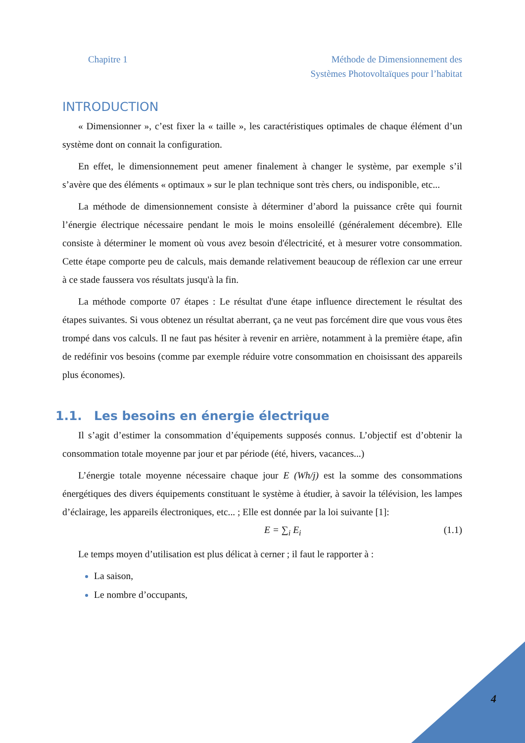Chapitre 1 Méthode de Dimensionnement des
Systèmes Photovoltaïques pour l’habitat
INTRODUCTION
« Dimensionner », c’est fixer la « taille », les caractéristiques optimales de chaque élément d’un système dont on connait la configuration.
En effet, le dimensionnement peut amener finalement à changer le système, par exemple s’il s’avère que des éléments « optimaux » sur le plan technique sont très chers, ou indisponible, etc...
La méthode de dimensionnement consiste à déterminer d’abord la puissance crête qui fournit l’énergie électrique nécessaire pendant le mois le moins ensoleillé (généralement décembre). Elle consiste à déterminer le moment où vous avez besoin d'électricité, et à mesurer votre consommation. Cette étape comporte peu de calculs, mais demande relativement beaucoup de réflexion car une erreur à ce stade faussera vos résultats jusqu'à la fin.
La méthode comporte 07 étapes : Le résultat d'une étape influence directement le résultat des étapes suivantes. Si vous obtenez un résultat aberrant, ça ne veut pas forcément dire que vous vous êtes trompé dans vos calculs. Il ne faut pas hésiter à revenir en arrière, notamment à la première étape, afin de redéfinir vos besoins (comme par exemple réduire votre consommation en choisissant des appareils plus économes).
1.1. Les besoins en énergie électrique
Il s’agit d’estimer la consommation d’équipements supposés connus. L’objectif est d’obtenir la consommation totale moyenne par jour et par période (été, hivers, vacances...)
L’énergie totale moyenne nécessaire chaque jour E (Wh/j) est la somme des consommations énergétiques des divers équipements constituant le système à étudier, à savoir la télévision, les lampes d’éclairage, les appareils électroniques, etc... ; Elle est donnée par la loi suivante [1]:
E = ∑<sub>i</sub> E<sub>i</sub> (1.1)
Le temps moyen d’utilisation est plus délicat à cerner ; il faut le rapporter à :
La saison,
Le nombre d’occupants,
4